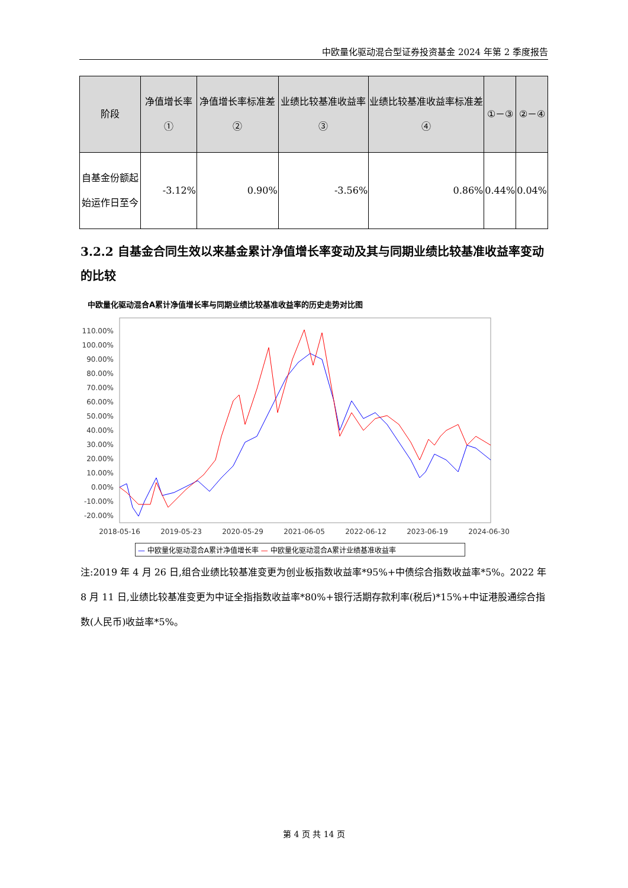中欧量化驱动混合型证券投资基金 2024 年第 2 季度报告
| 阶段 | 净值增长率① | 净值增长率标准差② | 业绩比较基准收益率③ | 业绩比较基准收益率标准差④ | ①－③ | ②－④ |
| --- | --- | --- | --- | --- | --- | --- |
| 自基金份额起始运作日至今 | -3.12% | 0.90% | -3.56% | 0.86% | 0.44% | 0.04% |
3.2.2 自基金合同生效以来基金累计净值增长率变动及其与同期业绩比较基准收益率变动的比较
中欧量化驱动混合A累计净值增长率与同期业绩比较基准收益率的历史走势对比图
110.00%
100.00%
90.00%
80.00%
70.00%
60.00%
50.00%
40.00%
30.00%
20.00%
10.00%
0.00%
-10.00%
-20.00%
2018-05-16
2019-05-23
2020-05-29
2021-06-05
2022-06-12
2023-06-19
2024-06-30
— 中欧量化驱动混合A累计净值增长率 — 中欧量化驱动混合A累计业绩基准收益率
注:2019 年 4 月 26 日,组合业绩比较基准变更为创业板指数收益率*95%+中债综合指数收益率*5%。2022 年 8 月 11 日,业绩比较基准变更为中证全指指数收益率*80%+银行活期存款利率(税后)*15%+中证港股通综合指数(人民币)收益率*5%。
第 4 页 共 14 页